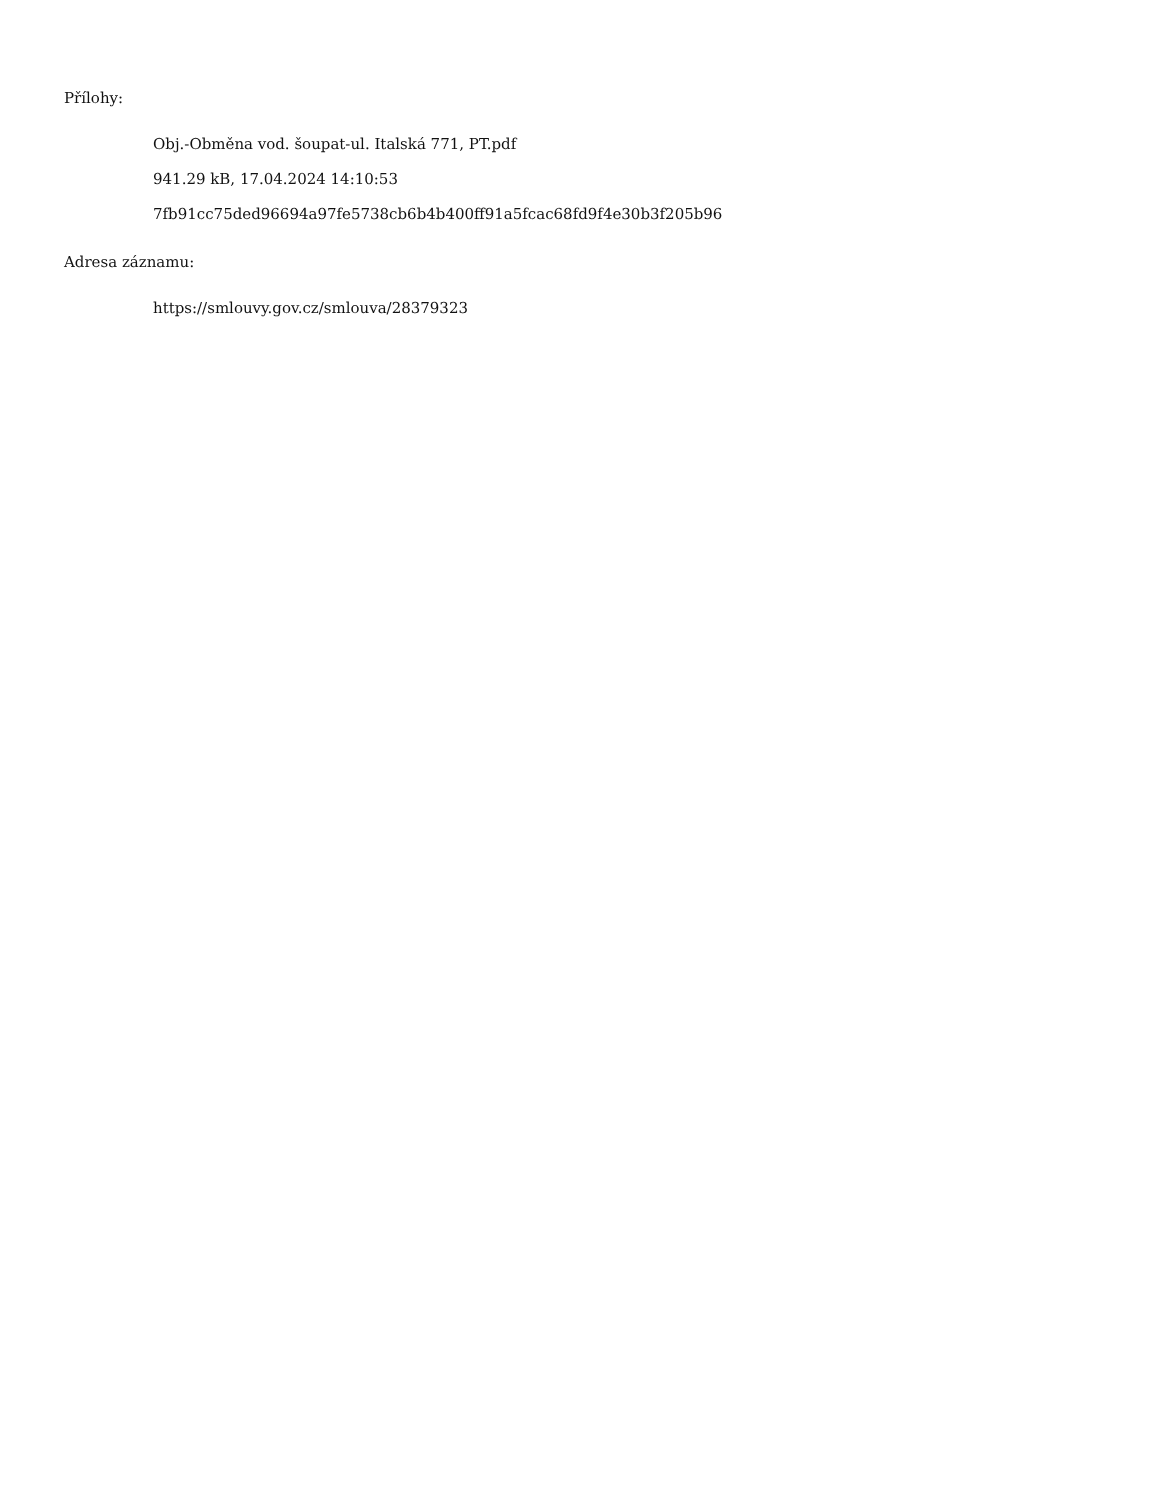Přílohy:
Obj.-Obměna vod. šoupat-ul. Italská 771, PT.pdf
941.29 kB, 17.04.2024 14:10:53
7fb91cc75ded96694a97fe5738cb6b4b400ff91a5fcac68fd9f4e30b3f205b96
Adresa záznamu:
https://smlouvy.gov.cz/smlouva/28379323